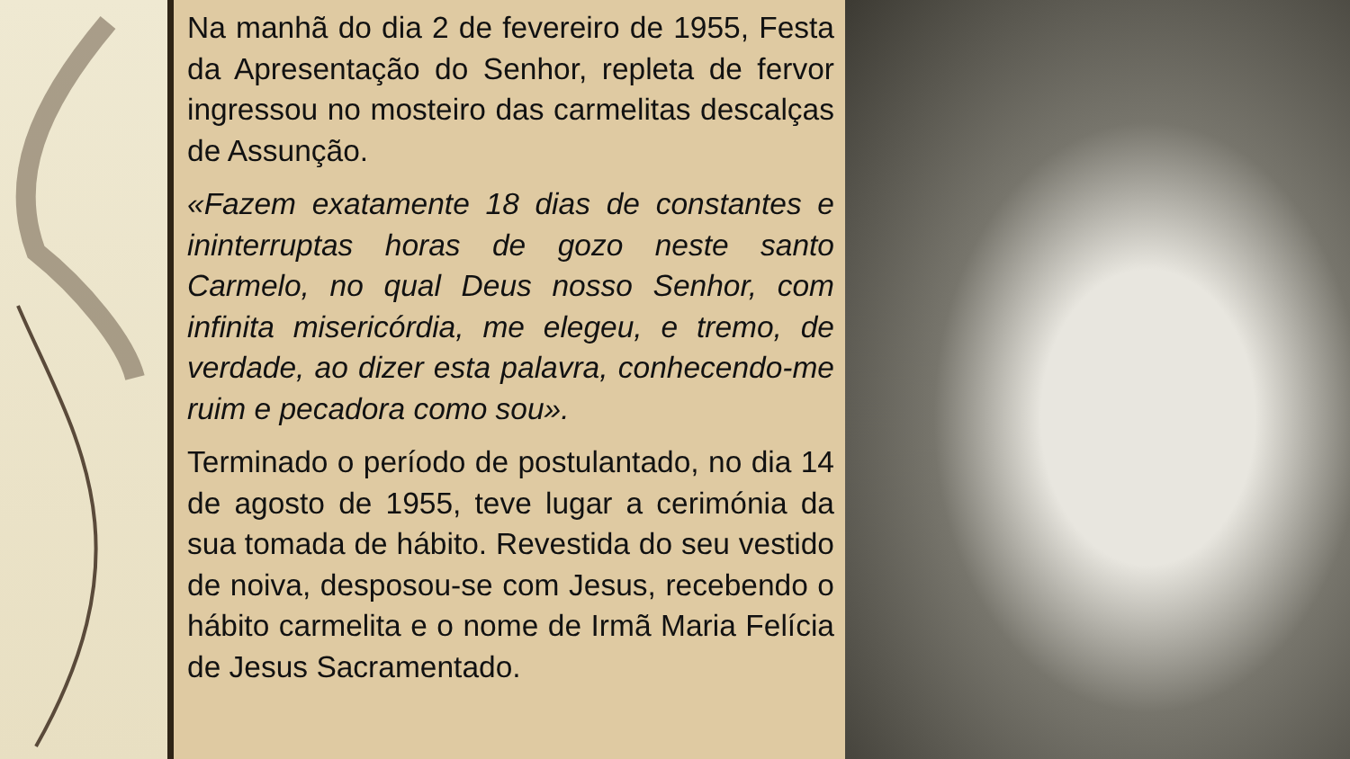Na manhã do dia 2 de fevereiro de 1955, Festa da Apresentação do Senhor, repleta de fervor ingressou no mosteiro das carmelitas descalças de Assunção.
«Fazem exatamente 18 dias de constantes e ininterruptas horas de gozo neste santo Carmelo, no qual Deus nosso Senhor, com infinita misericórdia, me elegeu, e tremo, de verdade, ao dizer esta palavra, conhecendo-me ruim e pecadora como sou».
Terminado o período de postulantado, no dia 14 de agosto de 1955, teve lugar a cerimónia da sua tomada de hábito. Revestida do seu vestido de noiva, desposou-se com Jesus, recebendo o hábito carmelita e o nome de Irmã Maria Felícia de Jesus Sacramentado.